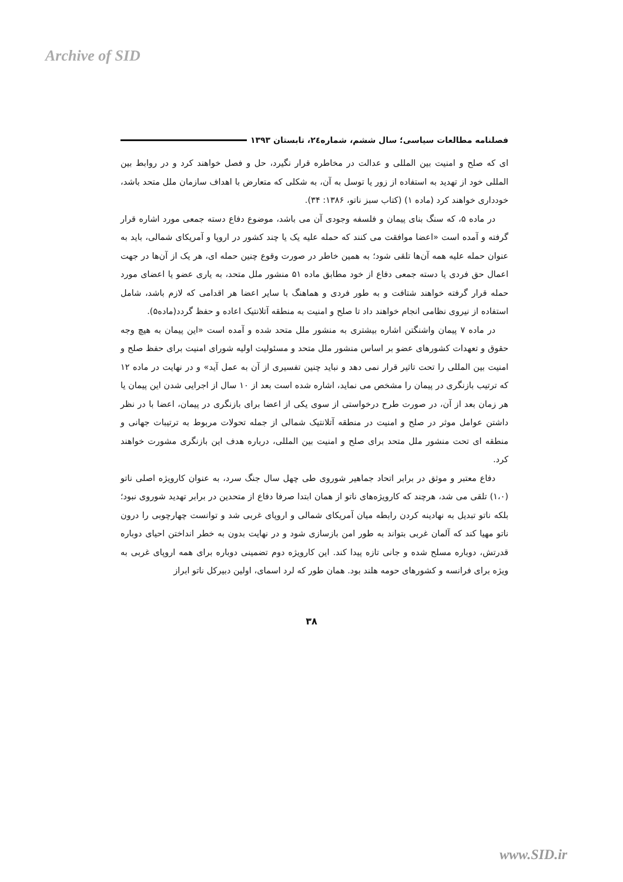Archive of SID
فصلنامه مطالعات سیاسی؛ سال ششم، شماره۲٤، تابستان ۱۳۹۳
ای که صلح و امنیت بین المللی و عدالت در مخاطره قرار نگیرد، حل و فصل خواهند کرد و در روابط بین المللی خود از تهدید به استفاده از زور یا توسل به آن، به شکلی که متعارض با اهداف سازمان ملل متحد باشد، خودداری خواهند کرد (ماده ۱) (کتاب سبز ناتو، ۱۳۸۶: ۳۴).
در ماده ۵، که سنگ بنای پیمان و فلسفه وجودی آن می باشد، موضوع دفاع دسته جمعی مورد اشاره قرار گرفته و آمده است «اعضا موافقت می کنند که حمله علیه یک یا چند کشور در اروپا و آمریکای شمالی، باید به عنوان حمله علیه همه آن‌ها تلقی شود؛ به همین خاطر در صورت وقوع چنین حمله ای، هر یک از آن‌ها در جهت اعمال حق فردی یا دسته جمعی دفاع از خود مطابق ماده ۵۱ منشور ملل متحد، به یاری عضو یا اعضای مورد حمله قرار گرفته خواهند شتافت و به طور فردی و هماهنگ با سایر اعضا هر اقدامی که لازم باشد، شامل استفاده از نیروی نظامی انجام خواهند داد تا صلح و امنیت به منطقه آتلانتیک اعاده و حفظ گردد(ماده۵).
در ماده ۷ پیمان واشنگتن اشاره بیشتری به منشور ملل متحد شده و آمده است «این پیمان به هیچ وجه حقوق و تعهدات کشورهای عضو بر اساس منشور ملل متحد و مسئولیت اولیه شورای امنیت برای حفظ صلح و امنیت بین المللی را تحت تاثیر قرار نمی دهد و نباید چنین تفسیری از آن به عمل آید» و در نهایت در ماده ۱۲ که ترتیب بازنگری در پیمان را مشخص می نماید، اشاره شده است بعد از ۱۰ سال از اجرایی شدن این پیمان یا هر زمان بعد از آن، در صورت طرح درخواستی از سوی یکی از اعضا برای بازنگری در پیمان، اعضا با در نظر داشتن عوامل موثر در صلح و امنیت در منطقه آتلانتیک شمالی از جمله تحولات مربوط به ترتیبات جهانی و منطقه ای تحت منشور ملل متحد برای صلح و امنیت بین المللی، درباره هدف این بازنگری مشورت خواهند کرد.
دفاع معتبر و موثق در برابر اتحاد جماهیر شوروی طی چهل سال جنگ سرد، به عنوان کارویژه اصلی ناتو (۱،۰) تلقی می شد، هرچند که کارویژه‌های ناتو از همان ابتدا صرفا دفاع از متحدین در برابر تهدید شوروی نبود؛ بلکه ناتو تبدیل به نهادینه کردن رابطه میان آمریکای شمالی و اروپای غربی شد و توانست چهارچوبی را درون ناتو مهیا کند که آلمان غربی بتواند به طور امن بازسازی شود و در نهایت بدون به خطر انداختن احیای دوباره قدرتش، دوباره مسلح شده و جانی تازه پیدا کند. این کارویژه دوم تضمینی دوباره برای همه اروپای غربی به ویژه برای فرانسه و کشورهای حومه هلند بود. همان طور که لرد اسمای، اولین دبیرکل ناتو ابراز
۳۸
www.SID.ir